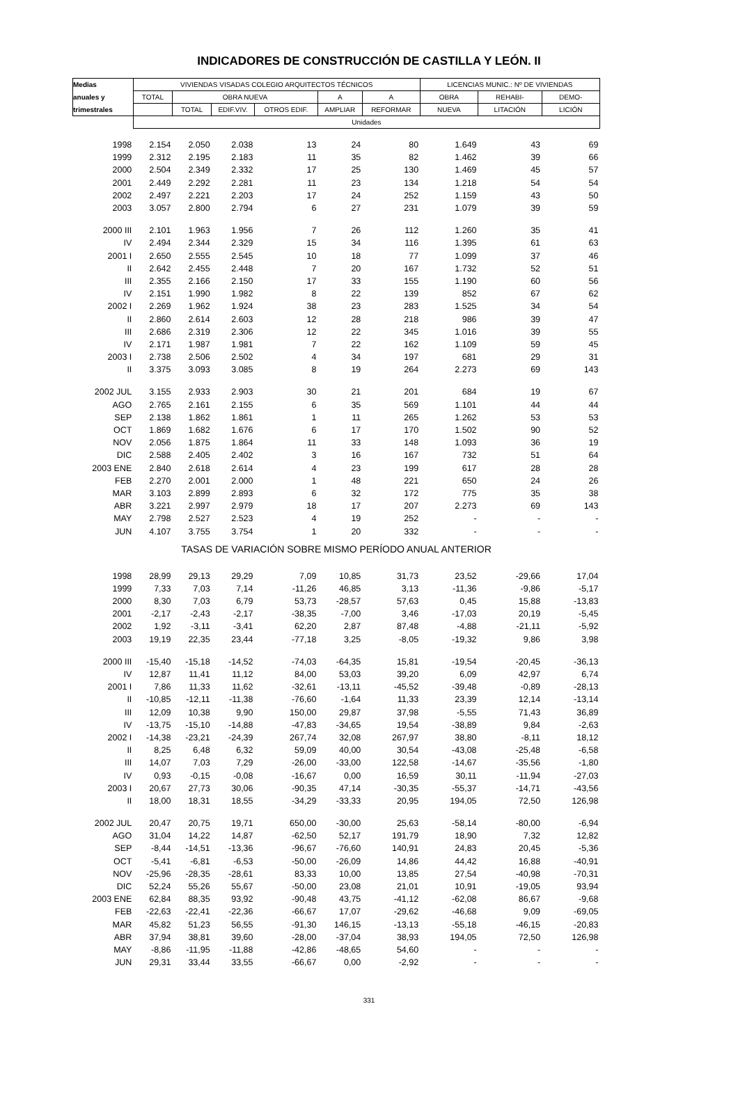INDICADORES DE CONSTRUCCIÓN DE CASTILLA Y LEÓN. II
| Medias | VIVIENDAS VISADAS COLEGIO ARQUITECTOS TÉCNICOS | | | | | | LICENCIAS MUNIC.: Nº DE VIVIENDAS | | |
| --- | --- | --- | --- | --- | --- | --- | --- | --- | --- |
| anuales y | TOTAL | OBRA NUEVA | | | A | A | OBRA | REHABI- | DEMO- |
| trimestrales | | TOTAL | EDIF.VIV. | OTROS EDIF. | AMPLIAR | REFORMAR | NUEVA | LITACIÓN | LICIÓN |
| | Unidades | | | | | | | | |
| 1998 | 2.154 | 2.050 | 2.038 | 13 | 24 | 80 | 1.649 | 43 | 69 |
| 1999 | 2.312 | 2.195 | 2.183 | 11 | 35 | 82 | 1.462 | 39 | 66 |
| 2000 | 2.504 | 2.349 | 2.332 | 17 | 25 | 130 | 1.469 | 45 | 57 |
| 2001 | 2.449 | 2.292 | 2.281 | 11 | 23 | 134 | 1.218 | 54 | 54 |
| 2002 | 2.497 | 2.221 | 2.203 | 17 | 24 | 252 | 1.159 | 43 | 50 |
| 2003 | 3.057 | 2.800 | 2.794 | 6 | 27 | 231 | 1.079 | 39 | 59 |
| 2000 III | 2.101 | 1.963 | 1.956 | 7 | 26 | 112 | 1.260 | 35 | 41 |
| IV | 2.494 | 2.344 | 2.329 | 15 | 34 | 116 | 1.395 | 61 | 63 |
| 2001 I | 2.650 | 2.555 | 2.545 | 10 | 18 | 77 | 1.099 | 37 | 46 |
| II | 2.642 | 2.455 | 2.448 | 7 | 20 | 167 | 1.732 | 52 | 51 |
| III | 2.355 | 2.166 | 2.150 | 17 | 33 | 155 | 1.190 | 60 | 56 |
| IV | 2.151 | 1.990 | 1.982 | 8 | 22 | 139 | 852 | 67 | 62 |
| 2002 I | 2.269 | 1.962 | 1.924 | 38 | 23 | 283 | 1.525 | 34 | 54 |
| II | 2.860 | 2.614 | 2.603 | 12 | 28 | 218 | 986 | 39 | 47 |
| III | 2.686 | 2.319 | 2.306 | 12 | 22 | 345 | 1.016 | 39 | 55 |
| IV | 2.171 | 1.987 | 1.981 | 7 | 22 | 162 | 1.109 | 59 | 45 |
| 2003 I | 2.738 | 2.506 | 2.502 | 4 | 34 | 197 | 681 | 29 | 31 |
| II | 3.375 | 3.093 | 3.085 | 8 | 19 | 264 | 2.273 | 69 | 143 |
| 2002 JUL | 3.155 | 2.933 | 2.903 | 30 | 21 | 201 | 684 | 19 | 67 |
| AGO | 2.765 | 2.161 | 2.155 | 6 | 35 | 569 | 1.101 | 44 | 44 |
| SEP | 2.138 | 1.862 | 1.861 | 1 | 11 | 265 | 1.262 | 53 | 53 |
| OCT | 1.869 | 1.682 | 1.676 | 6 | 17 | 170 | 1.502 | 90 | 52 |
| NOV | 2.056 | 1.875 | 1.864 | 11 | 33 | 148 | 1.093 | 36 | 19 |
| DIC | 2.588 | 2.405 | 2.402 | 3 | 16 | 167 | 732 | 51 | 64 |
| 2003 ENE | 2.840 | 2.618 | 2.614 | 4 | 23 | 199 | 617 | 28 | 28 |
| FEB | 2.270 | 2.001 | 2.000 | 1 | 48 | 221 | 650 | 24 | 26 |
| MAR | 3.103 | 2.899 | 2.893 | 6 | 32 | 172 | 775 | 35 | 38 |
| ABR | 3.221 | 2.997 | 2.979 | 18 | 17 | 207 | 2.273 | 69 | 143 |
| MAY | 2.798 | 2.527 | 2.523 | 4 | 19 | 252 | - | - | - |
| JUN | 4.107 | 3.755 | 3.754 | 1 | 20 | 332 | - | - | - |
| TASAS DE VARIACIÓN SOBRE MISMO PERÍODO ANUAL ANTERIOR | | | | | | | | | |
| 1998 | 28,99 | 29,13 | 29,29 | 7,09 | 10,85 | 31,73 | 23,52 | -29,66 | 17,04 |
| 1999 | 7,33 | 7,03 | 7,14 | -11,26 | 46,85 | 3,13 | -11,36 | -9,86 | -5,17 |
| 2000 | 8,30 | 7,03 | 6,79 | 53,73 | -28,57 | 57,63 | 0,45 | 15,88 | -13,83 |
| 2001 | -2,17 | -2,43 | -2,17 | -38,35 | -7,00 | 3,46 | -17,03 | 20,19 | -5,45 |
| 2002 | 1,92 | -3,11 | -3,41 | 62,20 | 2,87 | 87,48 | -4,88 | -21,11 | -5,92 |
| 2003 | 19,19 | 22,35 | 23,44 | -77,18 | 3,25 | -8,05 | -19,32 | 9,86 | 3,98 |
| 2000 III | -15,40 | -15,18 | -14,52 | -74,03 | -64,35 | 15,81 | -19,54 | -20,45 | -36,13 |
| IV | 12,87 | 11,41 | 11,12 | 84,00 | 53,03 | 39,20 | 6,09 | 42,97 | 6,74 |
| 2001 I | 7,86 | 11,33 | 11,62 | -32,61 | -13,11 | -45,52 | -39,48 | -0,89 | -28,13 |
| II | -10,85 | -12,11 | -11,38 | -76,60 | -1,64 | 11,33 | 23,39 | 12,14 | -13,14 |
| III | 12,09 | 10,38 | 9,90 | 150,00 | 29,87 | 37,98 | -5,55 | 71,43 | 36,89 |
| IV | -13,75 | -15,10 | -14,88 | -47,83 | -34,65 | 19,54 | -38,89 | 9,84 | -2,63 |
| 2002 I | -14,38 | -23,21 | -24,39 | 267,74 | 32,08 | 267,97 | 38,80 | -8,11 | 18,12 |
| II | 8,25 | 6,48 | 6,32 | 59,09 | 40,00 | 30,54 | -43,08 | -25,48 | -6,58 |
| III | 14,07 | 7,03 | 7,29 | -26,00 | -33,00 | 122,58 | -14,67 | -35,56 | -1,80 |
| IV | 0,93 | -0,15 | -0,08 | -16,67 | 0,00 | 16,59 | 30,11 | -11,94 | -27,03 |
| 2003 I | 20,67 | 27,73 | 30,06 | -90,35 | 47,14 | -30,35 | -55,37 | -14,71 | -43,56 |
| II | 18,00 | 18,31 | 18,55 | -34,29 | -33,33 | 20,95 | 194,05 | 72,50 | 126,98 |
| 2002 JUL | 20,47 | 20,75 | 19,71 | 650,00 | -30,00 | 25,63 | -58,14 | -80,00 | -6,94 |
| AGO | 31,04 | 14,22 | 14,87 | -62,50 | 52,17 | 191,79 | 18,90 | 7,32 | 12,82 |
| SEP | -8,44 | -14,51 | -13,36 | -96,67 | -76,60 | 140,91 | 24,83 | 20,45 | -5,36 |
| OCT | -5,41 | -6,81 | -6,53 | -50,00 | -26,09 | 14,86 | 44,42 | 16,88 | -40,91 |
| NOV | -25,96 | -28,35 | -28,61 | 83,33 | 10,00 | 13,85 | 27,54 | -40,98 | -70,31 |
| DIC | 52,24 | 55,26 | 55,67 | -50,00 | 23,08 | 21,01 | 10,91 | -19,05 | 93,94 |
| 2003 ENE | 62,84 | 88,35 | 93,92 | -90,48 | 43,75 | -41,12 | -62,08 | 86,67 | -9,68 |
| FEB | -22,63 | -22,41 | -22,36 | -66,67 | 17,07 | -29,62 | -46,68 | 9,09 | -69,05 |
| MAR | 45,82 | 51,23 | 56,55 | -91,30 | 146,15 | -13,13 | -55,18 | -46,15 | -20,83 |
| ABR | 37,94 | 38,81 | 39,60 | -28,00 | -37,04 | 38,93 | 194,05 | 72,50 | 126,98 |
| MAY | -8,86 | -11,95 | -11,88 | -42,86 | -48,65 | 54,60 | - | - | - |
| JUN | 29,31 | 33,44 | 33,55 | -66,67 | 0,00 | -2,92 | - | - | - |
331